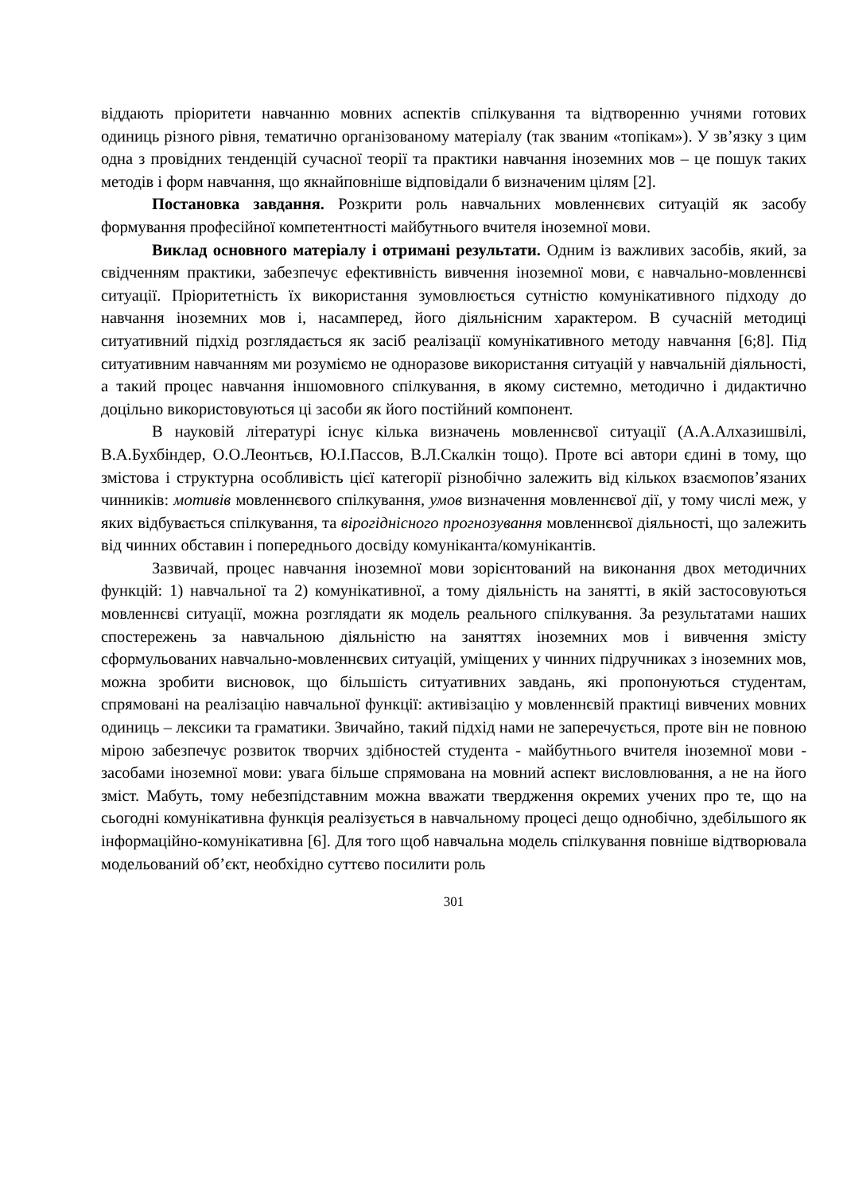віддають пріоритети навчанню мовних аспектів спілкування та відтворенню учнями готових одиниць різного рівня, тематично організованому матеріалу (так званим «топікам»). У зв’язку з цим одна з провідних тенденцій сучасної теорії та практики навчання іноземних мов – це пошук таких методів і форм навчання, що якнайповніше відповідали б визначеним цілям [2].
Постановка завдання. Розкрити роль навчальних мовленнєвих ситуацій як засобу формування професійної компетентності майбутнього вчителя іноземної мови.
Виклад основного матеріалу і отримані результати. Одним із важливих засобів, який, за свідченням практики, забезпечує ефективність вивчення іноземної мови, є навчально-мовленнєві ситуації. Пріоритетність їх використання зумовлюється сутністю комунікативного підходу до навчання іноземних мов і, насамперед, його діяльнісним характером. В сучасній методиці ситуативний підхід розглядається як засіб реалізації комунікативного методу навчання [6;8]. Під ситуативним навчанням ми розуміємо не одноразове використання ситуацій у навчальній діяльності, а такий процес навчання іншомовного спілкування, в якому системно, методично і дидактично доцільно використовуються ці засоби як його постійний компонент.
В науковій літературі існує кілька визначень мовленнєвої ситуації (А.А.Алхазишвілі, В.А.Бухбіндер, О.О.Леонтьєв, Ю.І.Пассов, В.Л.Скалкін тощо). Проте всі автори єдині в тому, що змістова і структурна особливість цієї категорії різнобічно залежить від кількох взаємопов’язаних чинників: мотивів мовленнєвого спілкування, умов визначення мовленнєвої дії, у тому числі меж, у яких відбувається спілкування, та вірогіднісного прогнозування мовленнєвої діяльності, що залежить від чинних обставин і попереднього досвіду комуніканта/комунікантів.
Зазвичай, процес навчання іноземної мови зорієнтований на виконання двох методичних функцій: 1) навчальної та 2) комунікативної, а тому діяльність на занятті, в якій застосовуються мовленнєві ситуації, можна розглядати як модель реального спілкування. За результатами наших спостережень за навчальною діяльністю на заняттях іноземних мов і вивчення змісту сформульованих навчально-мовленнєвих ситуацій, уміщених у чинних підручниках з іноземних мов, можна зробити висновок, що більшість ситуативних завдань, які пропонуються студентам, спрямовані на реалізацію навчальної функції: активізацію у мовленнєвій практиці вивчених мовних одиниць – лексики та граматики. Звичайно, такий підхід нами не заперечується, проте він не повною мірою забезпечує розвиток творчих здібностей студента - майбутнього вчителя іноземної мови - засобами іноземної мови: увага більше спрямована на мовний аспект висловлювання, а не на його зміст. Мабуть, тому небезпідставним можна вважати твердження окремих учених про те, що на сьогодні комунікативна функція реалізується в навчальному процесі дещо однобічно, здебільшого як інформаційно-комунікативна [6]. Для того щоб навчальна модель спілкування повніше відтворювала модельований об’єкт, необхідно суттєво посилити роль
301